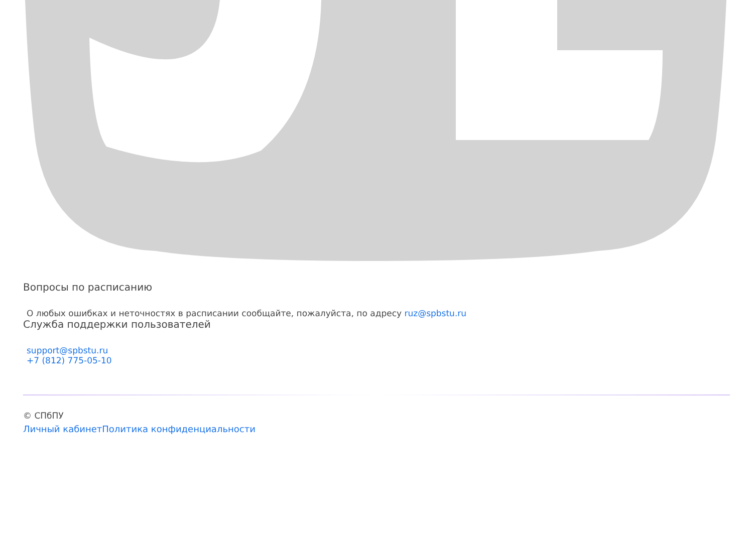Вопросы по расписанию
О любых ошибках и неточностях в расписании сообщайте, пожалуйста, по адресу ruz@spbstu.ru
Служба поддержки пользователей
support@spbstu.ru
+7 (812) 775-05-10
© СПбПУ
Личный кабинет Политика конфиденциальности